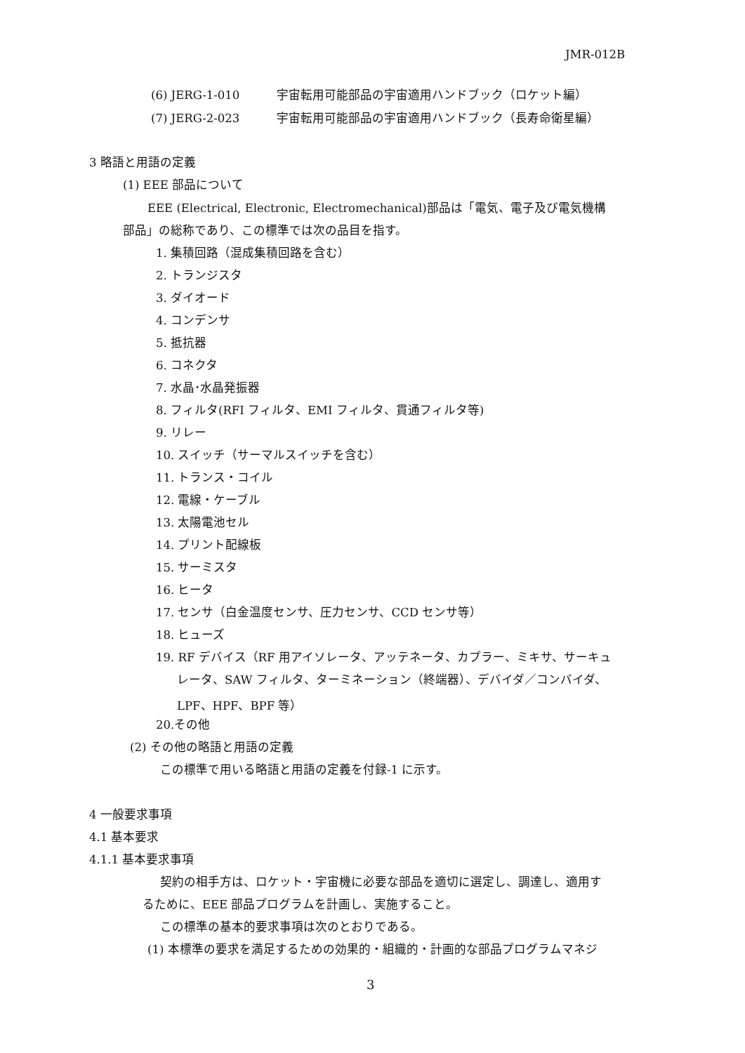JMR-012B
(6) JERG-1-010 宇宙転用可能部品の宇宙適用ハンドブック（ロケット編）
(7) JERG-2-023 宇宙転用可能部品の宇宙適用ハンドブック（長寿命衛星編）
3 略語と用語の定義
(1) EEE 部品について
EEE (Electrical, Electronic, Electromechanical)部品は「電気、電子及び電気機構
部品」の総称であり、この標準では次の品目を指す。
1. 集積回路（混成集積回路を含む）
2. トランジスタ
3. ダイオード
4. コンデンサ
5. 抵抗器
6. コネクタ
7. 水晶･水晶発振器
8. フィルタ(RFI フィルタ、EMI フィルタ、貫通フィルタ等)
9. リレー
10. スイッチ（サーマルスイッチを含む）
11. トランス・コイル
12. 電線・ケーブル
13. 太陽電池セル
14. プリント配線板
15. サーミスタ
16. ヒータ
17. センサ（白金温度センサ、圧力センサ、CCD センサ等）
18. ヒューズ
19. RF デバイス（RF 用アイソレータ、アッテネータ、カプラー、ミキサ、サーキュ
レータ、SAW フィルタ、ターミネーション（終端器）、デバイダ／コンバイダ、
LPF、HPF、BPF 等）
20.その他
(2) その他の略語と用語の定義
この標準で用いる略語と用語の定義を付録-1 に示す。
4 一般要求事項
4.1 基本要求
4.1.1 基本要求事項
契約の相手方は、ロケット・宇宙機に必要な部品を適切に選定し、調達し、適用す
るために、EEE 部品プログラムを計画し、実施すること。
この標準の基本的要求事項は次のとおりである。
(1) 本標準の要求を満足するための効果的・組織的・計画的な部品プログラムマネジ
3